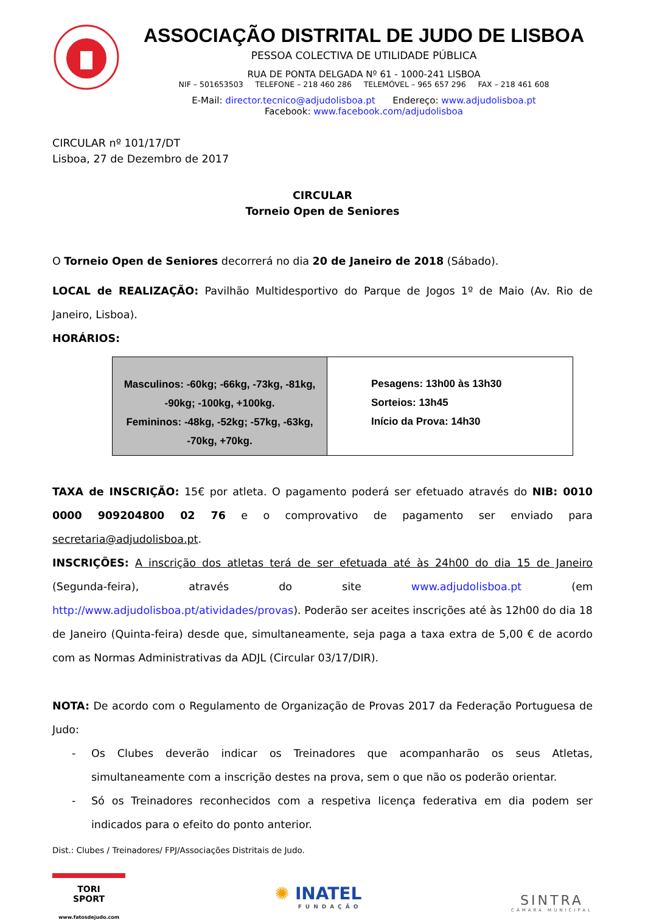ASSOCIAÇÃO DISTRITAL DE JUDO DE LISBOA
PESSOA COLECTIVA DE UTILIDADE PÚBLICA
RUA DE PONTA DELGADA Nº 61 - 1000-241 LISBOA
NIF – 501653503 TELEFONE – 218 460 286 TELEMÓVEL – 965 657 296 FAX – 218 461 608
E-Mail: director.tecnico@adjudolisboa.pt Endereço: www.adjudolisboa.pt
Facebook: www.facebook.com/adjudolisboa
CIRCULAR nº 101/17/DT
Lisboa, 27 de Dezembro de 2017
CIRCULAR
Torneio Open de Seniores
O Torneio Open de Seniores decorrerá no dia 20 de Janeiro de 2018 (Sábado).
LOCAL de REALIZAÇÃO: Pavilhão Multidesportivo do Parque de Jogos 1º de Maio (Av. Rio de Janeiro, Lisboa).
HORÁRIOS:
| Masculinos: -60kg; -66kg, -73kg, -81kg, -90kg; -100kg, +100kg. Femininos: -48kg, -52kg; -57kg, -63kg, -70kg, +70kg. | Pesagens: 13h00 às 13h30 Sorteios: 13h45 Início da Prova: 14h30 |
TAXA de INSCRIÇÃO: 15€ por atleta. O pagamento poderá ser efetuado através do NIB: 0010 0000 909204800 02 76 e o comprovativo de pagamento ser enviado para secretaria@adjudolisboa.pt.
INSCRIÇÕES: A inscrição dos atletas terá de ser efetuada até às 24h00 do dia 15 de Janeiro (Segunda-feira), através do site www.adjudolisboa.pt (em http://www.adjudolisboa.pt/atividades/provas). Poderão ser aceites inscrições até às 12h00 do dia 18 de Janeiro (Quinta-feira) desde que, simultaneamente, seja paga a taxa extra de 5,00 € de acordo com as Normas Administrativas da ADJL (Circular 03/17/DIR).
NOTA: De acordo com o Regulamento de Organização de Provas 2017 da Federação Portuguesa de Judo:
- Os Clubes deverão indicar os Treinadores que acompanharão os seus Atletas, simultaneamente com a inscrição destes na prova, sem o que não os poderão orientar.
- Só os Treinadores reconhecidos com a respetiva licença federativa em dia podem ser indicados para o efeito do ponto anterior.
Dist.: Clubes / Treinadores/ FPJ/Associações Distritais de Judo.
TORI
SPORT
www.fatosdejudo.com
✺ INATEL
FUNDAÇÃO
SINTRA
CÂMARA MUNICIPAL